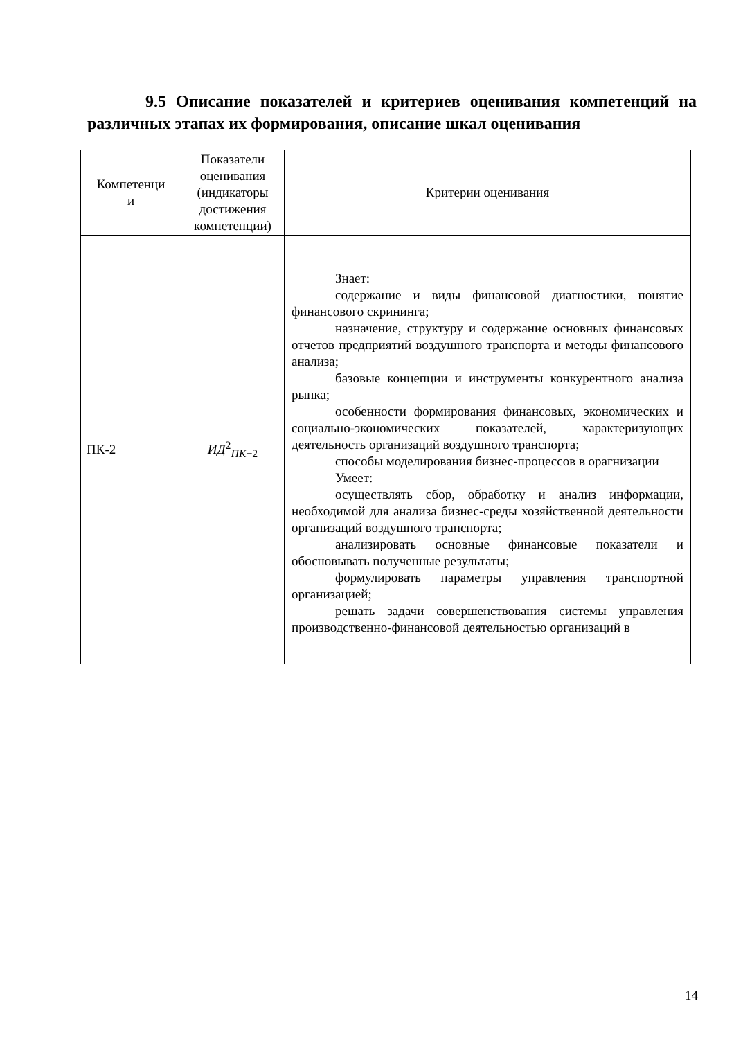9.5 Описание показателей и критериев оценивания компетенций на различных этапах их формирования, описание шкал оценивания
| Компетенци и | Показатели оценивания (индикаторы достижения компетенции) | Критерии оценивания |
| --- | --- | --- |
| ПК-2 | ИД<sup>2</sup><sub>ПК−2</sub> | Знает: содержание и виды финансовой диагностики, понятие финансового скрининга; назначение, структуру и содержание основных финансовых отчетов предприятий воздушного транспорта и методы финансового анализа; базовые концепции и инструменты конкурентного анализа рынка; особенности формирования финансовых, экономических и социально-экономических показателей, характеризующих деятельность организаций воздушного транспорта; способы моделирования бизнес-процессов в орагнизации Умеет: осуществлять сбор, обработку и анализ информации, необходимой для анализа бизнес-среды хозяйственной деятельности организаций воздушного транспорта; анализировать основные финансовые показатели и обосновывать полученные результаты; формулировать параметры управления транспортной организацией; решать задачи совершенствования системы управления производственно-финансовой деятельностью организаций в |
14